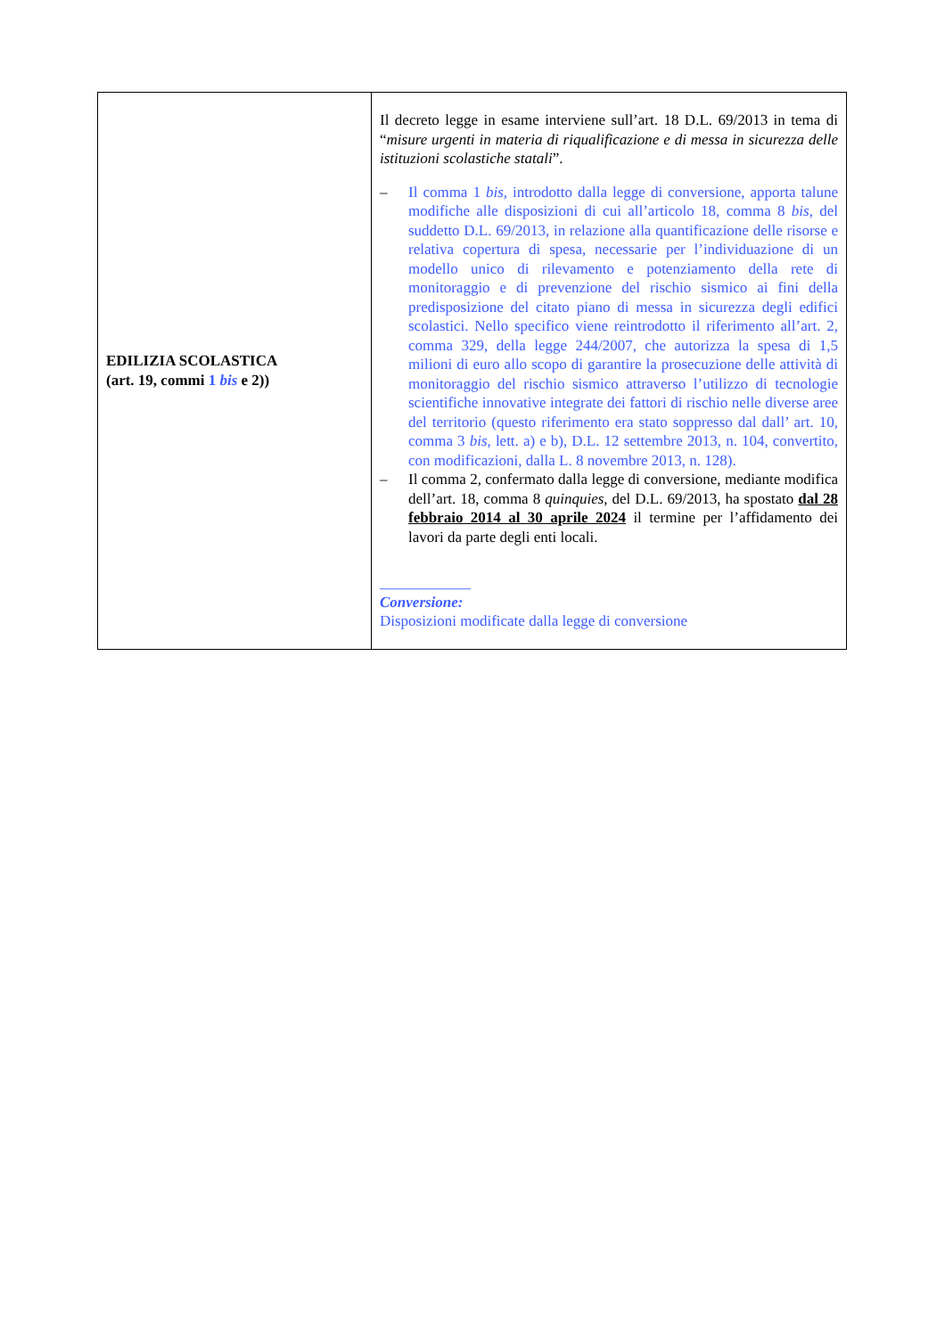| EDILIZIA SCOLASTICA (art. 19, commi 1 bis e 2)) | Il decreto legge in esame interviene sull’art. 18 D.L. 69/2013 in tema di “ misure urgenti in materia di riqualificazione e di messa in sicurezza delle istituzioni scolastiche statali ”. – Il comma 1 bis , introdotto dalla legge di conversione, apporta talune modifiche alle disposizioni di cui all’articolo 18, comma 8 bis , del suddetto D.L. 69/2013, in relazione alla quantificazione delle risorse e relativa copertura di spesa, necessarie per l’individuazione di un modello unico di rilevamento e potenziamento della rete di monitoraggio e di prevenzione del rischio sismico ai fini della predisposizione del citato piano di messa in sicurezza degli edifici scolastici. Nello specifico viene reintrodotto il riferimento all’art. 2, comma 329, della legge 244/2007, che autorizza la spesa di 1,5 milioni di euro allo scopo di garantire la prosecuzione delle attività di monitoraggio del rischio sismico attraverso l’utilizzo di tecnologie scientifiche innovative integrate dei fattori di rischio nelle diverse aree del territorio (questo riferimento era stato soppresso dal dall’ art. 10, comma 3 bis , lett. a) e b), D.L. 12 settembre 2013, n. 104, convertito, con modificazioni, dalla L. 8 novembre 2013, n. 128). – Il comma 2, confermato dalla legge di conversione, mediante modifica dell’art. 18, comma 8 quinquies , del D.L. 69/2013, ha spostato dal 28 febbraio 2014 al 30 aprile 2024 il termine per l’affidamento dei lavori da parte degli enti locali. ____________ Conversione: Disposizioni modificate dalla legge di conversione |